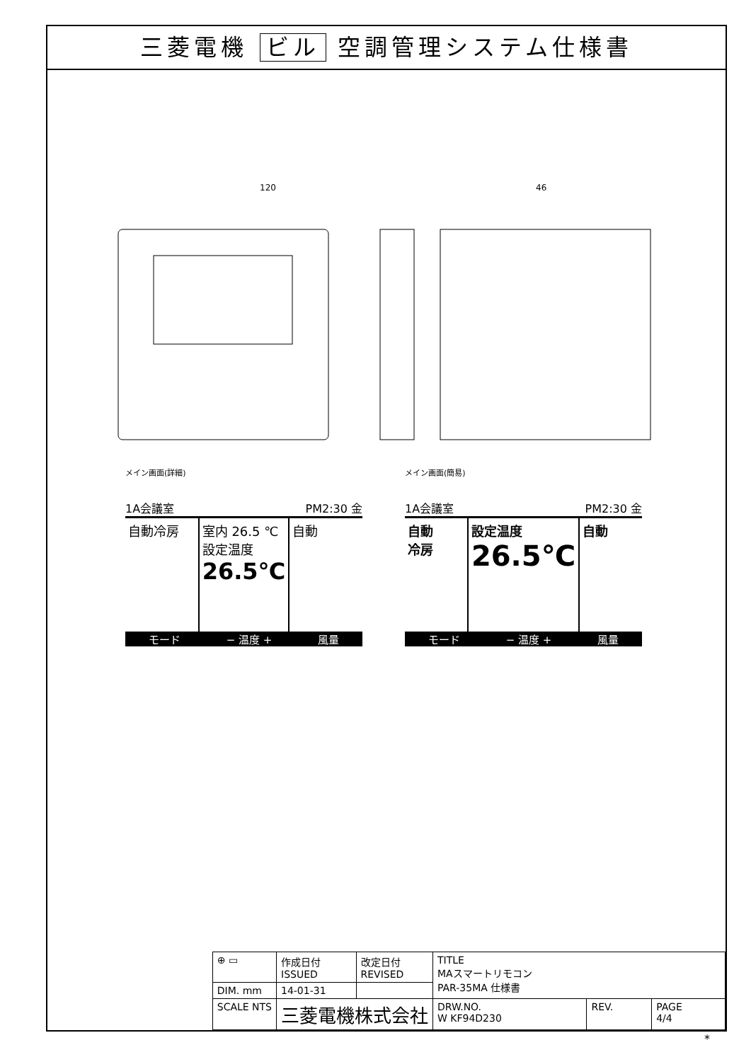三菱電機 ビル 空調管理システム仕様書
120
46
メイン画面(詳細)
1A会議室 PM2:30 金
自動冷房 室内 26.5 ℃
設定温度
26.5℃
自動
モード − 温度 + 風量
メイン画面(簡易)
1A会議室 PM2:30 金
自動
冷房
設定温度
26.5℃
自動
モード − 温度 + 風量
| ⊕ ▭ | 作成日付 ISSUED | 改定日付 REVISED | TITLE MAスマートリモコン PAR-35MA 仕様書 | | |
| DIM. mm | 14-01-31 | | | | |
| SCALE NTS | 三菱電機株式会社 | | DRW.NO. W KF94D230 | REV. | PAGE 4/4 |
*